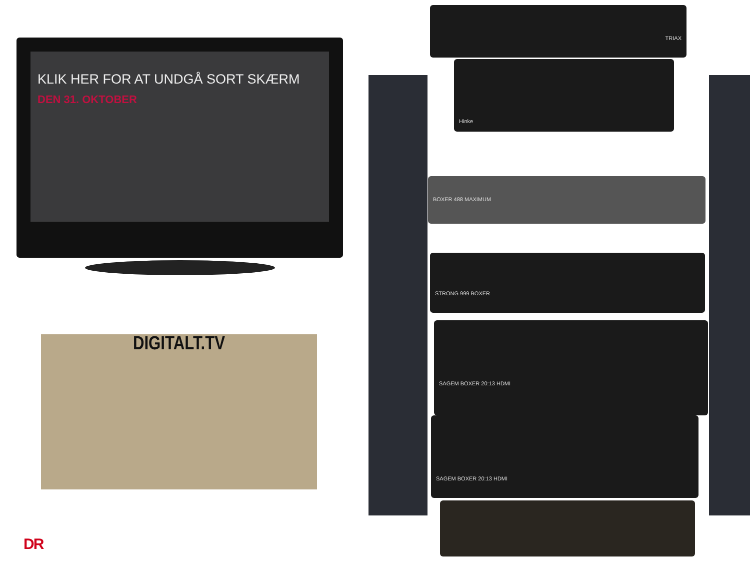KLIK HER FOR AT UNDGÅ SORT SKÆRM
DEN 31. OKTOBER
DIGITALT.TV
TRIAX
Hinke
BOXER 488 MAXIMUM
STRONG 999 BOXER
SAGEM BOXER 20:13 HDMI
SAGEM BOXER 20:13 HDMI
DR